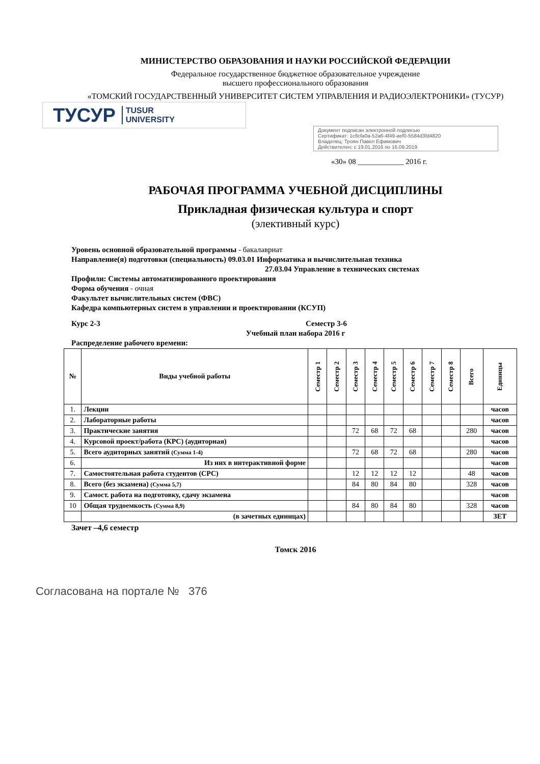МИНИСТЕРСТВО ОБРАЗОВАНИЯ И НАУКИ РОССИЙСКОЙ ФЕДЕРАЦИИ
Федеральное государственное бюджетное образовательное учреждение
высшего профессионального образования
«ТОМСКИЙ ГОСУДАРСТВЕННЫЙ УНИВЕРСИТЕТ СИСТЕМ УПРАВЛЕНИЯ И РАДИОЭЛЕКТРОНИКИ» (ТУСУР)
ТУСУР TUSUR
UNIVERSITY
Документ подписан электронной подписью
Сертификат: 1c6cfa0a-52a6-4f49-aef0-5584d3fd4820
Владелец: Троян Павел Ефимович
Действителен: с 19.01.2016 по 16.09.2019
«30» 08 ____________ 2016 г.
РАБОЧАЯ ПРОГРАММА УЧЕБНОЙ ДИСЦИПЛИНЫ
Прикладная физическая культура и спорт
(элективный курс)
Уровень основной образовательной программы - бакалавриат
Направление(я) подготовки (специальность) 09.03.01 Информатика и вычислительная техника
27.03.04 Управление в технических системах
Профили: Системы автоматизированного проектирования
Форма обучения - очная
Факультет вычислительных систем (ФВС)
Кафедра компьютерных систем в управлении и проектировании (КСУП)
Курс 2-3 Семестр 3-6
Учебный план набора 2016 г
Распределение рабочего времени:
| № | Виды учебной работы | Семестр 1 | Семестр 2 | Семестр 3 | Семестр 4 | Семестр 5 | Семестр 6 | Семестр 7 | Семестр 8 | Всего | Единицы |
| --- | --- | --- | --- | --- | --- | --- | --- | --- | --- | --- | --- |
| 1. | Лекции | | | | | | | | | | часов |
| 2. | Лабораторные работы | | | | | | | | | | часов |
| 3. | Практические занятия | | | 72 | 68 | 72 | 68 | | | 280 | часов |
| 4. | Курсовой проект/работа (КРС) (аудиторная) | | | | | | | | | | часов |
| 5. | Всего аудиторных занятий (Сумма 1-4) | | | 72 | 68 | 72 | 68 | | | 280 | часов |
| 6. | Из них в интерактивной форме | | | | | | | | | | часов |
| 7. | Самостоятельная работа студентов (СРС) | | | 12 | 12 | 12 | 12 | | | 48 | часов |
| 8. | Всего (без экзамена) (Сумма 5,7) | | | 84 | 80 | 84 | 80 | | | 328 | часов |
| 9. | Самост. работа на подготовку, сдачу экзамена | | | | | | | | | | часов |
| 10 | Общая трудоемкость (Сумма 8,9) | | | 84 | 80 | 84 | 80 | | | 328 | часов |
| | (в зачетных единицах) | | | | | | | | | | ЗЕТ |
Зачет –4,6 семестр
Томск 2016
Согласована на портале № 376